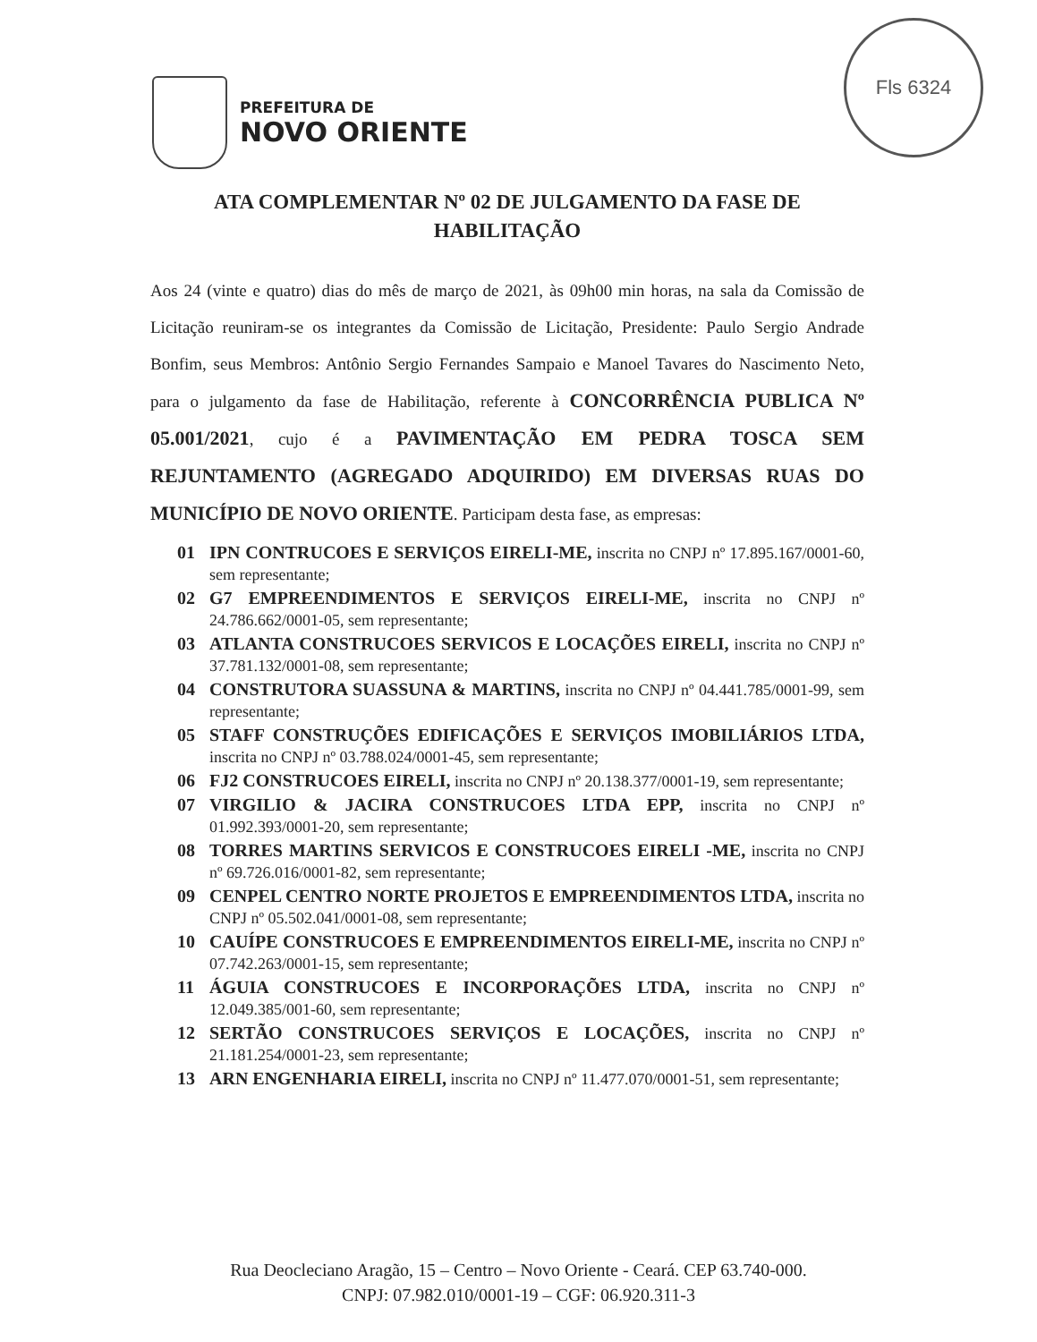PREFEITURA DE
NOVO ORIENTE
Fls 6324
ATA COMPLEMENTAR Nº 02 DE JULGAMENTO DA FASE DE HABILITAÇÃO
Aos 24 (vinte e quatro) dias do mês de março de 2021, às 09h00 min horas, na sala da Comissão de Licitação reuniram-se os integrantes da Comissão de Licitação, Presidente: Paulo Sergio Andrade Bonfim, seus Membros: Antônio Sergio Fernandes Sampaio e Manoel Tavares do Nascimento Neto, para o julgamento da fase de Habilitação, referente à CONCORRÊNCIA PUBLICA Nº 05.001/2021, cujo é a PAVIMENTAÇÃO EM PEDRA TOSCA SEM REJUNTAMENTO (AGREGADO ADQUIRIDO) EM DIVERSAS RUAS DO MUNICÍPIO DE NOVO ORIENTE. Participam desta fase, as empresas:
01 IPN CONTRUCOES E SERVIÇOS EIRELI-ME, inscrita no CNPJ nº 17.895.167/0001-60, sem representante;
02 G7 EMPREENDIMENTOS E SERVIÇOS EIRELI-ME, inscrita no CNPJ nº 24.786.662/0001-05, sem representante;
03 ATLANTA CONSTRUCOES SERVICOS E LOCAÇÕES EIRELI, inscrita no CNPJ nº 37.781.132/0001-08, sem representante;
04 CONSTRUTORA SUASSUNA & MARTINS, inscrita no CNPJ nº 04.441.785/0001-99, sem representante;
05 STAFF CONSTRUÇÕES EDIFICAÇÕES E SERVIÇOS IMOBILIÁRIOS LTDA, inscrita no CNPJ nº 03.788.024/0001-45, sem representante;
06 FJ2 CONSTRUCOES EIRELI, inscrita no CNPJ nº 20.138.377/0001-19, sem representante;
07 VIRGILIO & JACIRA CONSTRUCOES LTDA EPP, inscrita no CNPJ nº 01.992.393/0001-20, sem representante;
08 TORRES MARTINS SERVICOS E CONSTRUCOES EIRELI -ME, inscrita no CNPJ nº 69.726.016/0001-82, sem representante;
09 CENPEL CENTRO NORTE PROJETOS E EMPREENDIMENTOS LTDA, inscrita no CNPJ nº 05.502.041/0001-08, sem representante;
10 CAUÍPE CONSTRUCOES E EMPREENDIMENTOS EIRELI-ME, inscrita no CNPJ nº 07.742.263/0001-15, sem representante;
11 ÁGUIA CONSTRUCOES E INCORPORAÇÕES LTDA, inscrita no CNPJ nº 12.049.385/001-60, sem representante;
12 SERTÃO CONSTRUCOES SERVIÇOS E LOCAÇÕES, inscrita no CNPJ nº 21.181.254/0001-23, sem representante;
13 ARN ENGENHARIA EIRELI, inscrita no CNPJ nº 11.477.070/0001-51, sem representante;
Rua Deocleciano Aragão, 15 – Centro – Novo Oriente - Ceará. CEP 63.740-000.
CNPJ: 07.982.010/0001-19 – CGF: 06.920.311-3